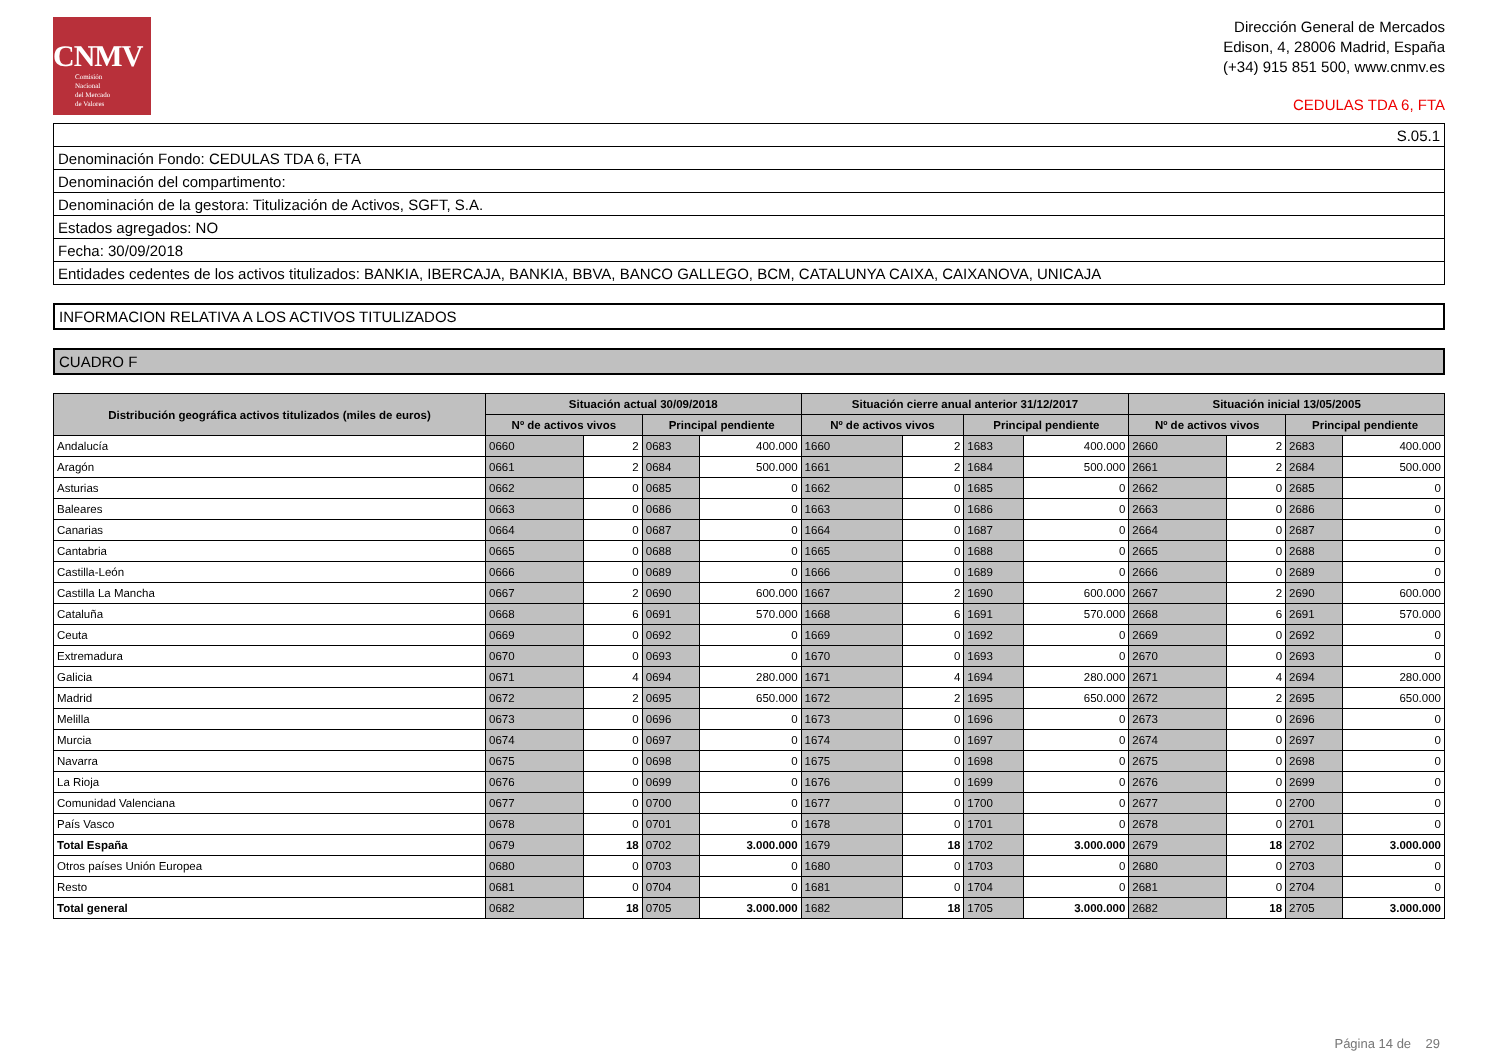CNMV
Comisión
Nacional
del Mercado
de Valores
Dirección General de Mercados
Edison, 4, 28006 Madrid, España
(+34) 915 851 500, www.cnmv.es
CEDULAS TDA 6, FTA
| S.05.1 |
| Denominación Fondo: CEDULAS TDA 6, FTA |
| Denominación del compartimento: |
| Denominación de la gestora: Titulización de Activos, SGFT, S.A. |
| Estados agregados: NO |
| Fecha: 30/09/2018 |
| Entidades cedentes de los activos titulizados: BANKIA, IBERCAJA, BANKIA, BBVA, BANCO GALLEGO, BCM, CATALUNYA CAIXA, CAIXANOVA, UNICAJA |
INFORMACION RELATIVA A LOS ACTIVOS TITULIZADOS
CUADRO F
| Distribución geográfica activos titulizados (miles de euros) | Situación actual 30/09/2018 | | | | Situación cierre anual anterior 31/12/2017 | | | | Situación inicial 13/05/2005 | | | |
| --- | --- | --- | --- | --- | --- | --- | --- | --- | --- | --- | --- | --- |
| | Nº de activos vivos | | Principal pendiente | | Nº de activos vivos | | Principal pendiente | | Nº de activos vivos | | Principal pendiente | |
| Andalucía | 0660 | 2 | 0683 | 400.000 | 1660 | 2 | 1683 | 400.000 | 2660 | 2 | 2683 | 400.000 |
| Aragón | 0661 | 2 | 0684 | 500.000 | 1661 | 2 | 1684 | 500.000 | 2661 | 2 | 2684 | 500.000 |
| Asturias | 0662 | 0 | 0685 | 0 | 1662 | 0 | 1685 | 0 | 2662 | 0 | 2685 | 0 |
| Baleares | 0663 | 0 | 0686 | 0 | 1663 | 0 | 1686 | 0 | 2663 | 0 | 2686 | 0 |
| Canarias | 0664 | 0 | 0687 | 0 | 1664 | 0 | 1687 | 0 | 2664 | 0 | 2687 | 0 |
| Cantabria | 0665 | 0 | 0688 | 0 | 1665 | 0 | 1688 | 0 | 2665 | 0 | 2688 | 0 |
| Castilla-León | 0666 | 0 | 0689 | 0 | 1666 | 0 | 1689 | 0 | 2666 | 0 | 2689 | 0 |
| Castilla La Mancha | 0667 | 2 | 0690 | 600.000 | 1667 | 2 | 1690 | 600.000 | 2667 | 2 | 2690 | 600.000 |
| Cataluña | 0668 | 6 | 0691 | 570.000 | 1668 | 6 | 1691 | 570.000 | 2668 | 6 | 2691 | 570.000 |
| Ceuta | 0669 | 0 | 0692 | 0 | 1669 | 0 | 1692 | 0 | 2669 | 0 | 2692 | 0 |
| Extremadura | 0670 | 0 | 0693 | 0 | 1670 | 0 | 1693 | 0 | 2670 | 0 | 2693 | 0 |
| Galicia | 0671 | 4 | 0694 | 280.000 | 1671 | 4 | 1694 | 280.000 | 2671 | 4 | 2694 | 280.000 |
| Madrid | 0672 | 2 | 0695 | 650.000 | 1672 | 2 | 1695 | 650.000 | 2672 | 2 | 2695 | 650.000 |
| Melilla | 0673 | 0 | 0696 | 0 | 1673 | 0 | 1696 | 0 | 2673 | 0 | 2696 | 0 |
| Murcia | 0674 | 0 | 0697 | 0 | 1674 | 0 | 1697 | 0 | 2674 | 0 | 2697 | 0 |
| Navarra | 0675 | 0 | 0698 | 0 | 1675 | 0 | 1698 | 0 | 2675 | 0 | 2698 | 0 |
| La Rioja | 0676 | 0 | 0699 | 0 | 1676 | 0 | 1699 | 0 | 2676 | 0 | 2699 | 0 |
| Comunidad Valenciana | 0677 | 0 | 0700 | 0 | 1677 | 0 | 1700 | 0 | 2677 | 0 | 2700 | 0 |
| País Vasco | 0678 | 0 | 0701 | 0 | 1678 | 0 | 1701 | 0 | 2678 | 0 | 2701 | 0 |
| Total España | 0679 | 18 | 0702 | 3.000.000 | 1679 | 18 | 1702 | 3.000.000 | 2679 | 18 | 2702 | 3.000.000 |
| Otros países Unión Europea | 0680 | 0 | 0703 | 0 | 1680 | 0 | 1703 | 0 | 2680 | 0 | 2703 | 0 |
| Resto | 0681 | 0 | 0704 | 0 | 1681 | 0 | 1704 | 0 | 2681 | 0 | 2704 | 0 |
| Total general | 0682 | 18 | 0705 | 3.000.000 | 1682 | 18 | 1705 | 3.000.000 | 2682 | 18 | 2705 | 3.000.000 |
Página 14 de 29